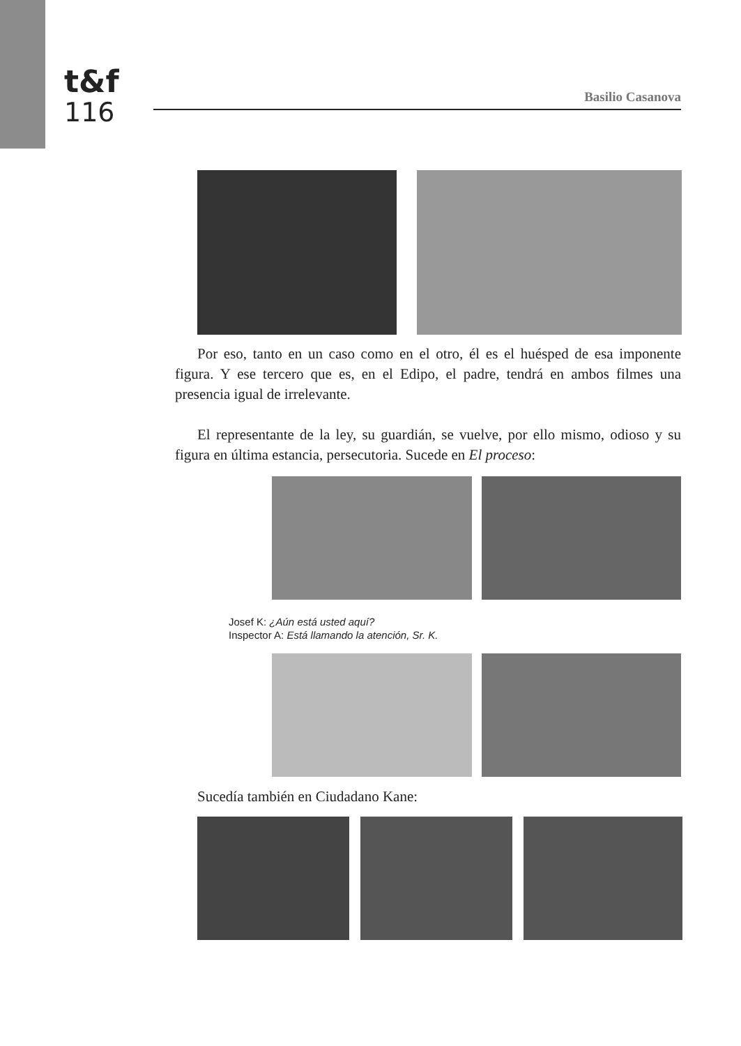t&f
116
Basilio Casanova
Por eso, tanto en un caso como en el otro, él es el huésped de esa imponente figura. Y ese tercero que es, en el Edipo, el padre, tendrá en ambos filmes una presencia igual de irrelevante.
El representante de la ley, su guardián, se vuelve, por ello mismo, odioso y su figura en última estancia, persecutoria. Sucede en El proceso:
Josef K: ¿Aún está usted aquí?
Inspector A: Está llamando la atención, Sr. K.
Sucedía también en Ciudadano Kane: